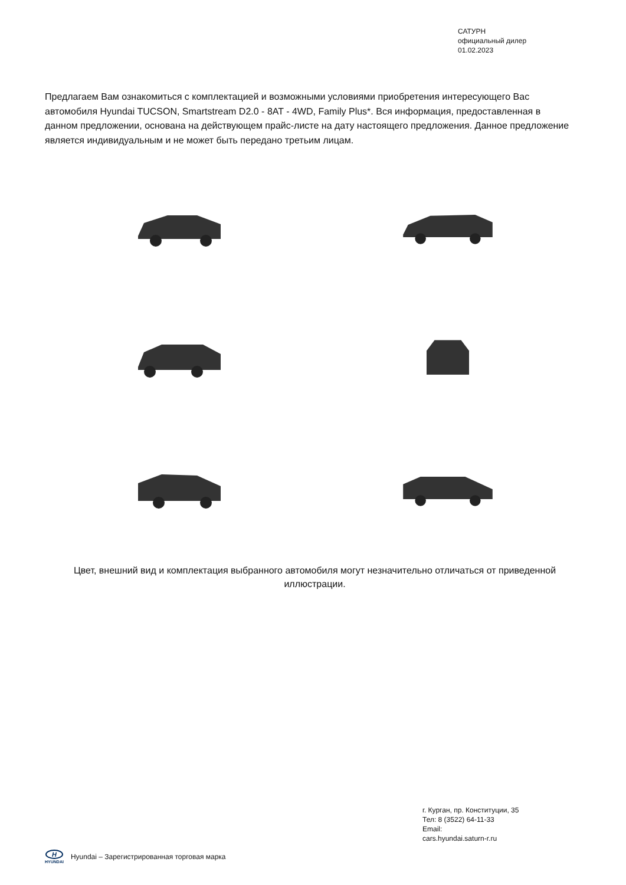САТУРН
официальный дилер
01.02.2023
Предлагаем Вам ознакомиться с комплектацией и возможными условиями приобретения интересующего Вас автомобиля Hyundai TUCSON, Smartstream D2.0 - 8AT - 4WD, Family Plus*. Вся информация, предоставленная в данном предложении, основана на действующем прайс-листе на дату настоящего предложения. Данное предложение является индивидуальным и не может быть передано третьим лицам.
Цвет, внешний вид и комплектация выбранного автомобиля могут незначительно отличаться от приведенной иллюстрации.
г. Курган, пр. Конституции, 35
Тел: 8 (3522) 64-11-33
Email:
cars.hyundai.saturn-r.ru
H
HYUNDAI
Hyundai – Зарегистрированная торговая марка